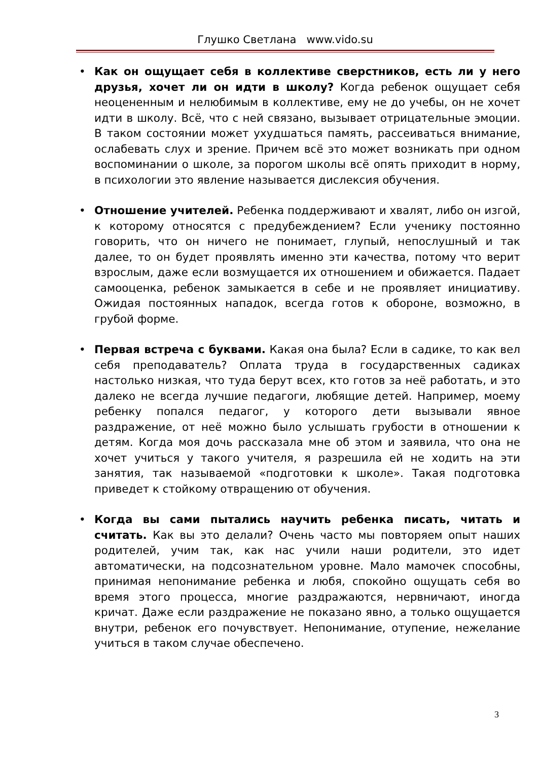Глушко Светлана www.vido.su
• Как он ощущает себя в коллективе сверстников, есть ли у него друзья, хочет ли он идти в школу? Когда ребенок ощущает себя неоцененным и нелюбимым в коллективе, ему не до учебы, он не хочет идти в школу. Всё, что с ней связано, вызывает отрицательные эмоции. В таком состоянии может ухудшаться память, рассеиваться внимание, ослабевать слух и зрение. Причем всё это может возникать при одном воспоминании о школе, за порогом школы всё опять приходит в норму, в психологии это явление называется дислексия обучения.
• Отношение учителей. Ребенка поддерживают и хвалят, либо он изгой, к которому относятся с предубеждением? Если ученику постоянно говорить, что он ничего не понимает, глупый, непослушный и так далее, то он будет проявлять именно эти качества, потому что верит взрослым, даже если возмущается их отношением и обижается. Падает самооценка, ребенок замыкается в себе и не проявляет инициативу. Ожидая постоянных нападок, всегда готов к обороне, возможно, в грубой форме.
• Первая встреча с буквами. Какая она была? Если в садике, то как вел себя преподаватель? Оплата труда в государственных садиках настолько низкая, что туда берут всех, кто готов за неё работать, и это далеко не всегда лучшие педагоги, любящие детей. Например, моему ребенку попался педагог, у которого дети вызывали явное раздражение, от неё можно было услышать грубости в отношении к детям. Когда моя дочь рассказала мне об этом и заявила, что она не хочет учиться у такого учителя, я разрешила ей не ходить на эти занятия, так называемой «подготовки к школе». Такая подготовка приведет к стойкому отвращению от обучения.
• Когда вы сами пытались научить ребенка писать, читать и считать. Как вы это делали? Очень часто мы повторяем опыт наших родителей, учим так, как нас учили наши родители, это идет автоматически, на подсознательном уровне. Мало мамочек способны, принимая непонимание ребенка и любя, спокойно ощущать себя во время этого процесса, многие раздражаются, нервничают, иногда кричат. Даже если раздражение не показано явно, а только ощущается внутри, ребенок его почувствует. Непонимание, отупение, нежелание учиться в таком случае обеспечено.
3